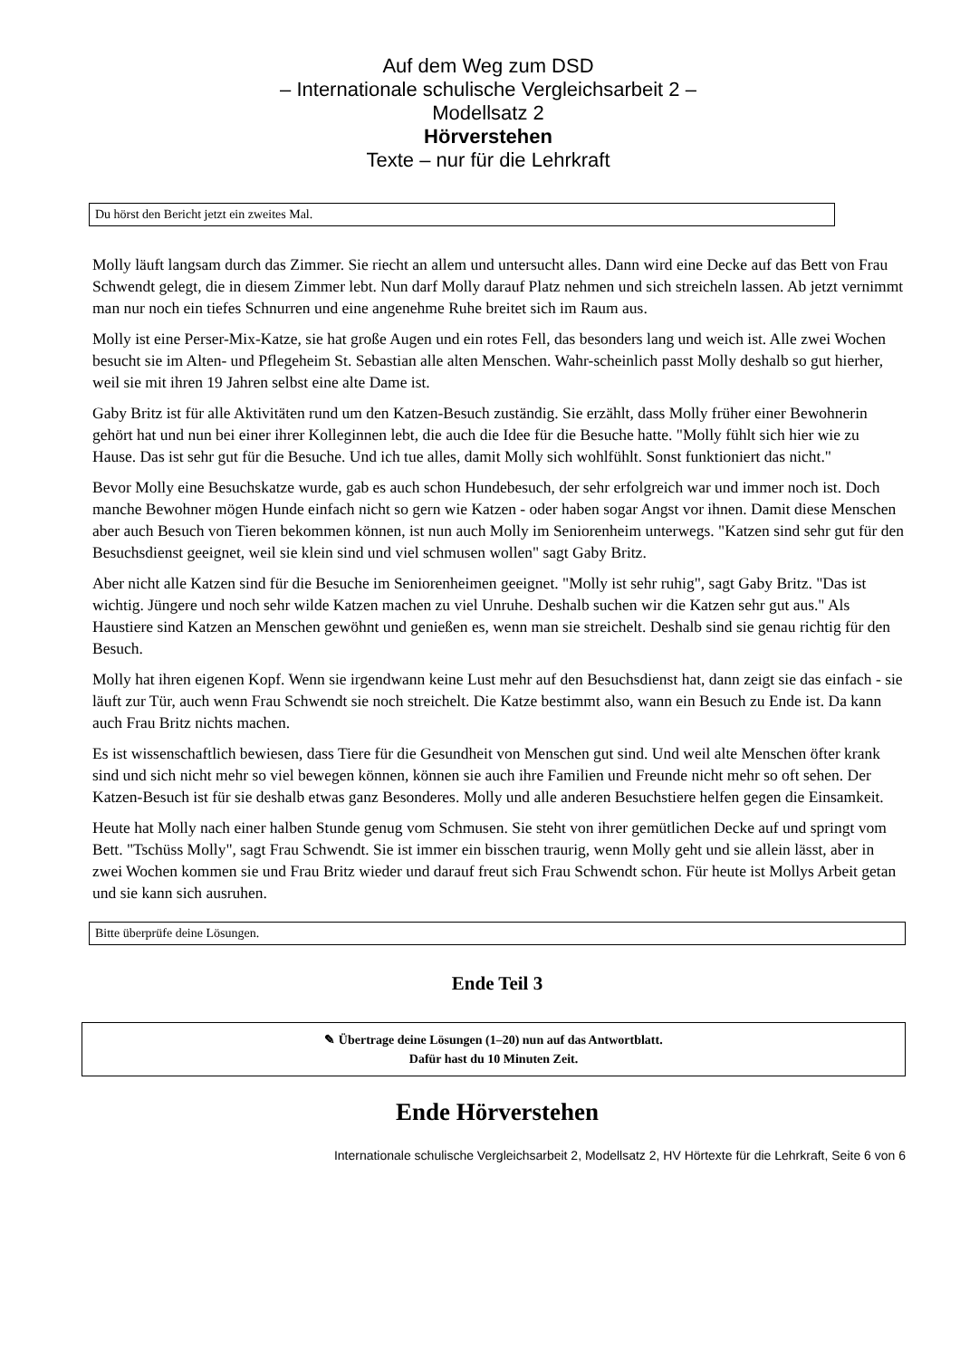Auf dem Weg zum DSD
– Internationale schulische Vergleichsarbeit 2 –
Modellsatz 2
Hörverstehen
Texte – nur für die Lehrkraft
Du hörst den Bericht jetzt ein zweites Mal.
Molly läuft langsam durch das Zimmer. Sie riecht an allem und untersucht alles. Dann wird eine Decke auf das Bett von Frau Schwendt gelegt, die in diesem Zimmer lebt. Nun darf Molly darauf Platz nehmen und sich streicheln lassen. Ab jetzt vernimmt man nur noch ein tiefes Schnurren und eine angenehme Ruhe breitet sich im Raum aus.
Molly ist eine Perser-Mix-Katze, sie hat große Augen und ein rotes Fell, das besonders lang und weich ist. Alle zwei Wochen besucht sie im Alten- und Pflegeheim St. Sebastian alle alten Menschen. Wahr-scheinlich passt Molly deshalb so gut hierher, weil sie mit ihren 19 Jahren selbst eine alte Dame ist.
Gaby Britz ist für alle Aktivitäten rund um den Katzen-Besuch zuständig. Sie erzählt, dass Molly früher einer Bewohnerin gehört hat und nun bei einer ihrer Kolleginnen lebt, die auch die Idee für die Besuche hatte. "Molly fühlt sich hier wie zu Hause. Das ist sehr gut für die Besuche. Und ich tue alles, damit Molly sich wohlfühlt. Sonst funktioniert das nicht."
Bevor Molly eine Besuchskatze wurde, gab es auch schon Hundebesuch, der sehr erfolgreich war und immer noch ist. Doch manche Bewohner mögen Hunde einfach nicht so gern wie Katzen - oder haben sogar Angst vor ihnen. Damit diese Menschen aber auch Besuch von Tieren bekommen können, ist nun auch Molly im Seniorenheim unterwegs. "Katzen sind sehr gut für den Besuchsdienst geeignet, weil sie klein sind und viel schmusen wollen" sagt Gaby Britz.
Aber nicht alle Katzen sind für die Besuche im Seniorenheimen geeignet. "Molly ist sehr ruhig", sagt Gaby Britz. "Das ist wichtig. Jüngere und noch sehr wilde Katzen machen zu viel Unruhe. Deshalb suchen wir die Katzen sehr gut aus." Als Haustiere sind Katzen an Menschen gewöhnt und genießen es, wenn man sie streichelt. Deshalb sind sie genau richtig für den Besuch.
Molly hat ihren eigenen Kopf. Wenn sie irgendwann keine Lust mehr auf den Besuchsdienst hat, dann zeigt sie das einfach - sie läuft zur Tür, auch wenn Frau Schwendt sie noch streichelt. Die Katze bestimmt also, wann ein Besuch zu Ende ist. Da kann auch Frau Britz nichts machen.
Es ist wissenschaftlich bewiesen, dass Tiere für die Gesundheit von Menschen gut sind. Und weil alte Menschen öfter krank sind und sich nicht mehr so viel bewegen können, können sie auch ihre Familien und Freunde nicht mehr so oft sehen. Der Katzen-Besuch ist für sie deshalb etwas ganz Besonderes. Molly und alle anderen Besuchstiere helfen gegen die Einsamkeit.
Heute hat Molly nach einer halben Stunde genug vom Schmusen. Sie steht von ihrer gemütlichen Decke auf und springt vom Bett. "Tschüss Molly", sagt Frau Schwendt. Sie ist immer ein bisschen traurig, wenn Molly geht und sie allein lässt, aber in zwei Wochen kommen sie und Frau Britz wieder und darauf freut sich Frau Schwendt schon. Für heute ist Mollys Arbeit getan und sie kann sich ausruhen.
Bitte überprüfe deine Lösungen.
Ende Teil 3
✎ Übertrage deine Lösungen (1–20) nun auf das Antwortblatt.
Dafür hast du 10 Minuten Zeit.
Ende Hörverstehen
Internationale schulische Vergleichsarbeit 2, Modellsatz 2, HV Hörtexte für die Lehrkraft, Seite 6 von 6